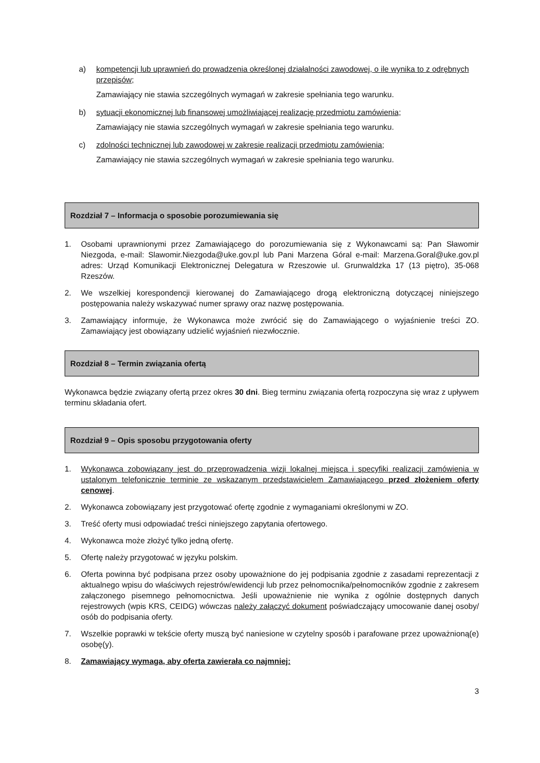a) kompetencji lub uprawnień do prowadzenia określonej działalności zawodowej, o ile wynika to z odrębnych przepisów;
Zamawiający nie stawia szczególnych wymagań w zakresie spełniania tego warunku.
b) sytuacji ekonomicznej lub finansowej umożliwiającej realizację przedmiotu zamówienia;
Zamawiający nie stawia szczególnych wymagań w zakresie spełniania tego warunku.
c) zdolności technicznej lub zawodowej w zakresie realizacji przedmiotu zamówienia;
Zamawiający nie stawia szczególnych wymagań w zakresie spełniania tego warunku.
Rozdział 7 – Informacja o sposobie porozumiewania się
1. Osobami uprawnionymi przez Zamawiającego do porozumiewania się z Wykonawcami są: Pan Sławomir Niezgoda, e-mail: Slawomir.Niezgoda@uke.gov.pl lub Pani Marzena Góral e-mail: Marzena.Goral@uke.gov.pl adres: Urząd Komunikacji Elektronicznej Delegatura w Rzeszowie ul. Grunwaldzka 17 (13 piętro), 35-068 Rzeszów.
2. We wszelkiej korespondencji kierowanej do Zamawiającego drogą elektroniczną dotyczącej niniejszego postępowania należy wskazywać numer sprawy oraz nazwę postępowania.
3. Zamawiający informuje, że Wykonawca może zwrócić się do Zamawiającego o wyjaśnienie treści ZO. Zamawiający jest obowiązany udzielić wyjaśnień niezwłocznie.
Rozdział 8 – Termin związania ofertą
Wykonawca będzie związany ofertą przez okres 30 dni. Bieg terminu związania ofertą rozpoczyna się wraz z upływem terminu składania ofert.
Rozdział 9 – Opis sposobu przygotowania oferty
1. Wykonawca zobowiązany jest do przeprowadzenia wizji lokalnej miejsca i specyfiki realizacji zamówienia w ustalonym telefonicznie terminie ze wskazanym przedstawicielem Zamawiającego przed złożeniem oferty cenowej.
2. Wykonawca zobowiązany jest przygotować ofertę zgodnie z wymaganiami określonymi w ZO.
3. Treść oferty musi odpowiadać treści niniejszego zapytania ofertowego.
4. Wykonawca może złożyć tylko jedną ofertę.
5. Ofertę należy przygotować w języku polskim.
6. Oferta powinna być podpisana przez osoby upoważnione do jej podpisania zgodnie z zasadami reprezentacji z aktualnego wpisu do właściwych rejestrów/ewidencji lub przez pełnomocnika/pełnomocników zgodnie z zakresem załączonego pisemnego pełnomocnictwa. Jeśli upoważnienie nie wynika z ogólnie dostępnych danych rejestrowych (wpis KRS, CEIDG) wówczas należy załączyć dokument poświadczający umocowanie danej osoby/ osób do podpisania oferty.
7. Wszelkie poprawki w tekście oferty muszą być naniesione w czytelny sposób i parafowane przez upoważnioną(e) osobę(y).
8. Zamawiający wymaga, aby oferta zawierała co najmniej:
3